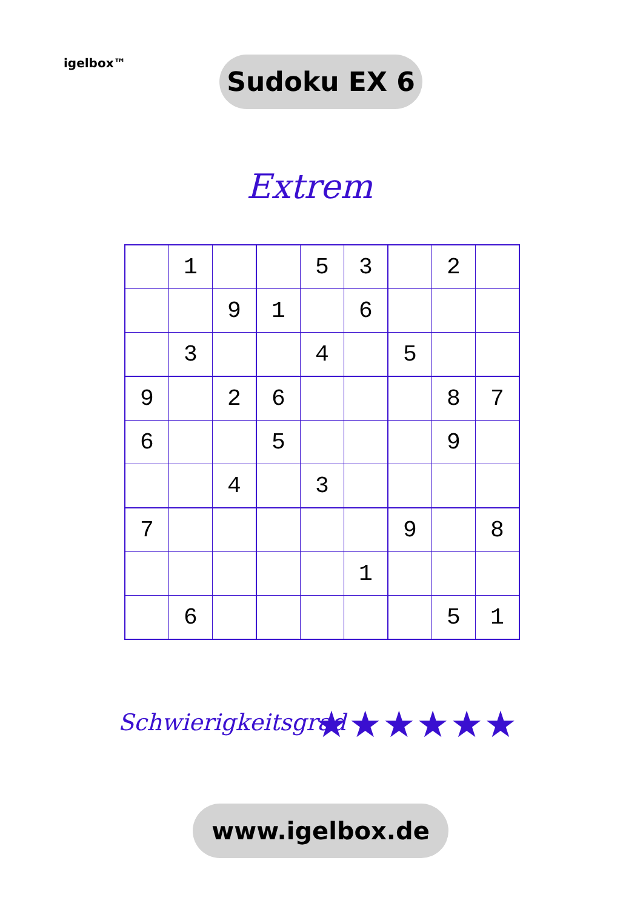igelbox™ Sudoku EX 6
Extrem
| | 1 | | | 5 | 3 | | 2 | |
| | | 9 | 1 | | 6 | | | |
| | 3 | | | 4 | | 5 | | |
| 9 | | 2 | 6 | | | | 8 | 7 |
| 6 | | | 5 | | | | 9 | |
| | | 4 | | 3 | | | | |
| 7 | | | | | | 9 | | 8 |
| | | | | | 1 | | | |
| | 6 | | | | | | 5 | 1 |
Schwierigkeitsgrad ★★★★★★
www.igelbox.de